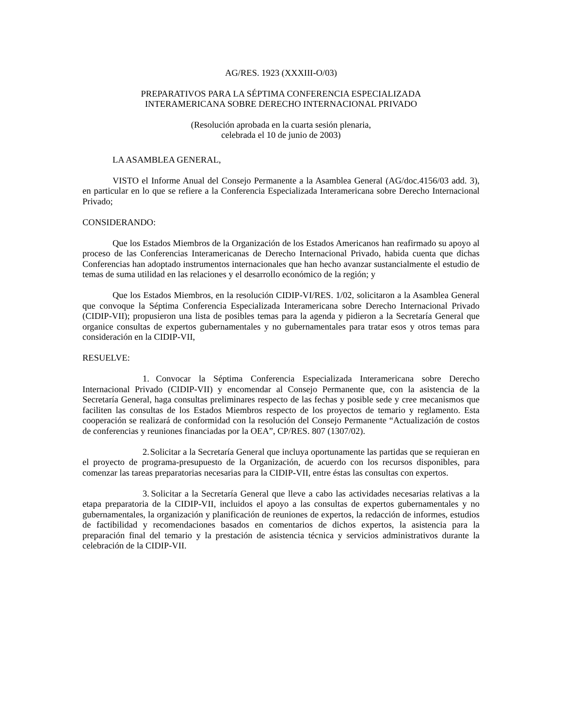AG/RES. 1923 (XXXIII-O/03)
PREPARATIVOS PARA LA SÉPTIMA CONFERENCIA ESPECIALIZADA
INTERAMERICANA SOBRE DERECHO INTERNACIONAL PRIVADO
(Resolución aprobada en la cuarta sesión plenaria,
celebrada el 10 de junio de 2003)
LA ASAMBLEA GENERAL,
VISTO el Informe Anual del Consejo Permanente a la Asamblea General (AG/doc.4156/03 add. 3), en particular en lo que se refiere a la Conferencia Especializada Interamericana sobre Derecho Internacional Privado;
CONSIDERANDO:
Que los Estados Miembros de la Organización de los Estados Americanos han reafirmado su apoyo al proceso de las Conferencias Interamericanas de Derecho Internacional Privado, habida cuenta que dichas Conferencias han adoptado instrumentos internacionales que han hecho avanzar sustancialmente el estudio de temas de suma utilidad en las relaciones y el desarrollo económico de la región; y
Que los Estados Miembros, en la resolución CIDIP-VI/RES. 1/02, solicitaron a la Asamblea General que convoque la Séptima Conferencia Especializada Interamericana sobre Derecho Internacional Privado (CIDIP-VII); propusieron una lista de posibles temas para la agenda y pidieron a la Secretaría General que organice consultas de expertos gubernamentales y no gubernamentales para tratar esos y otros temas para consideración en la CIDIP-VII,
RESUELVE:
1. Convocar la Séptima Conferencia Especializada Interamericana sobre Derecho Internacional Privado (CIDIP-VII) y encomendar al Consejo Permanente que, con la asistencia de la Secretaría General, haga consultas preliminares respecto de las fechas y posible sede y cree mecanismos que faciliten las consultas de los Estados Miembros respecto de los proyectos de temario y reglamento. Esta cooperación se realizará de conformidad con la resolución del Consejo Permanente “Actualización de costos de conferencias y reuniones financiadas por la OEA”, CP/RES. 807 (1307/02).
2. Solicitar a la Secretaría General que incluya oportunamente las partidas que se requieran en el proyecto de programa-presupuesto de la Organización, de acuerdo con los recursos disponibles, para comenzar las tareas preparatorias necesarias para la CIDIP-VII, entre éstas las consultas con expertos.
3. Solicitar a la Secretaría General que lleve a cabo las actividades necesarias relativas a la etapa preparatoria de la CIDIP-VII, incluidos el apoyo a las consultas de expertos gubernamentales y no gubernamentales, la organización y planificación de reuniones de expertos, la redacción de informes, estudios de factibilidad y recomendaciones basados en comentarios de dichos expertos, la asistencia para la preparación final del temario y la prestación de asistencia técnica y servicios administrativos durante la celebración de la CIDIP-VII.